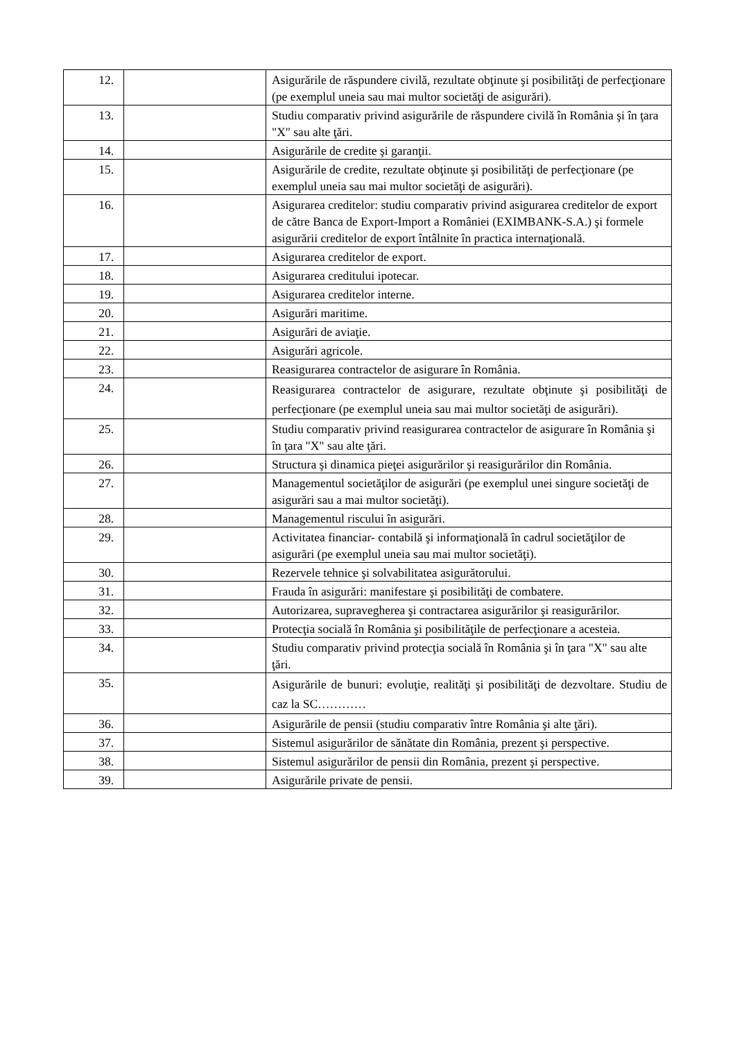| 12. | | Asigurările de răspundere civilă, rezultate obţinute şi posibilităţi de perfecţionare (pe exemplul uneia sau mai multor societăţi de asigurări). |
| 13. | | Studiu comparativ privind asigurările de răspundere civilă în România şi în ţara "X" sau alte ţări. |
| 14. | | Asigurările de credite şi garanţii. |
| 15. | | Asigurările de credite, rezultate obţinute şi posibilităţi de perfecţionare (pe exemplul uneia sau mai multor societăţi de asigurări). |
| 16. | | Asigurarea creditelor: studiu comparativ privind asigurarea creditelor de export de către Banca de Export-Import a României (EXIMBANK-S.A.) şi formele asigurării creditelor de export întâlnite în practica internaţională. |
| 17. | | Asigurarea creditelor de export. |
| 18. | | Asigurarea creditului ipotecar. |
| 19. | | Asigurarea creditelor interne. |
| 20. | | Asigurări maritime. |
| 21. | | Asigurări de aviaţie. |
| 22. | | Asigurări agricole. |
| 23. | | Reasigurarea contractelor de asigurare în România. |
| 24. | | Reasigurarea contractelor de asigurare, rezultate obţinute şi posibilităţi de perfecţionare (pe exemplul uneia sau mai multor societăţi de asigurări). |
| 25. | | Studiu comparativ privind reasigurarea contractelor de asigurare în România şi în ţara "X" sau alte ţări. |
| 26. | | Structura şi dinamica pieţei asigurărilor şi reasigurărilor din România. |
| 27. | | Managementul societăţilor de asigurări (pe exemplul unei singure societăţi de asigurări sau a mai multor societăţi). |
| 28. | | Managementul riscului în asigurări. |
| 29. | | Activitatea financiar- contabilă şi informaţională în cadrul societăţilor de asigurări (pe exemplul uneia sau mai multor societăţi). |
| 30. | | Rezervele tehnice şi solvabilitatea asigurătorului. |
| 31. | | Frauda în asigurări: manifestare şi posibilităţi de combatere. |
| 32. | | Autorizarea, supravegherea şi contractarea asigurărilor şi reasigurărilor. |
| 33. | | Protecţia socială în România şi posibilităţile de perfecţionare a acesteia. |
| 34. | | Studiu comparativ privind protecţia socială în România şi în ţara "X" sau alte ţări. |
| 35. | | Asigurările de bunuri: evoluţie, realităţi şi posibilităţi de dezvoltare. Studiu de caz la SC………… |
| 36. | | Asigurările de pensii (studiu comparativ între România şi alte ţări). |
| 37. | | Sistemul asigurărilor de sănătate din România, prezent şi perspective. |
| 38. | | Sistemul asigurărilor de pensii din România, prezent şi perspective. |
| 39. | | Asigurările private de pensii. |